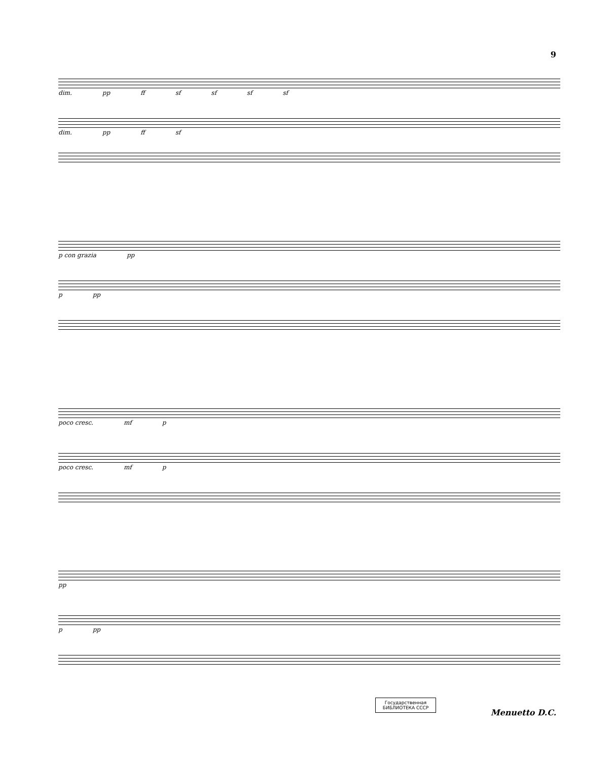9
dim. pp ff sf sf sf sf
dim. pp ff sf
p con grazia pp
p pp
poco cresc. mf p
poco cresc. mf p
pp
p pp
Государственная БИБЛИОТЕКА СССР
Menuetto D.C.